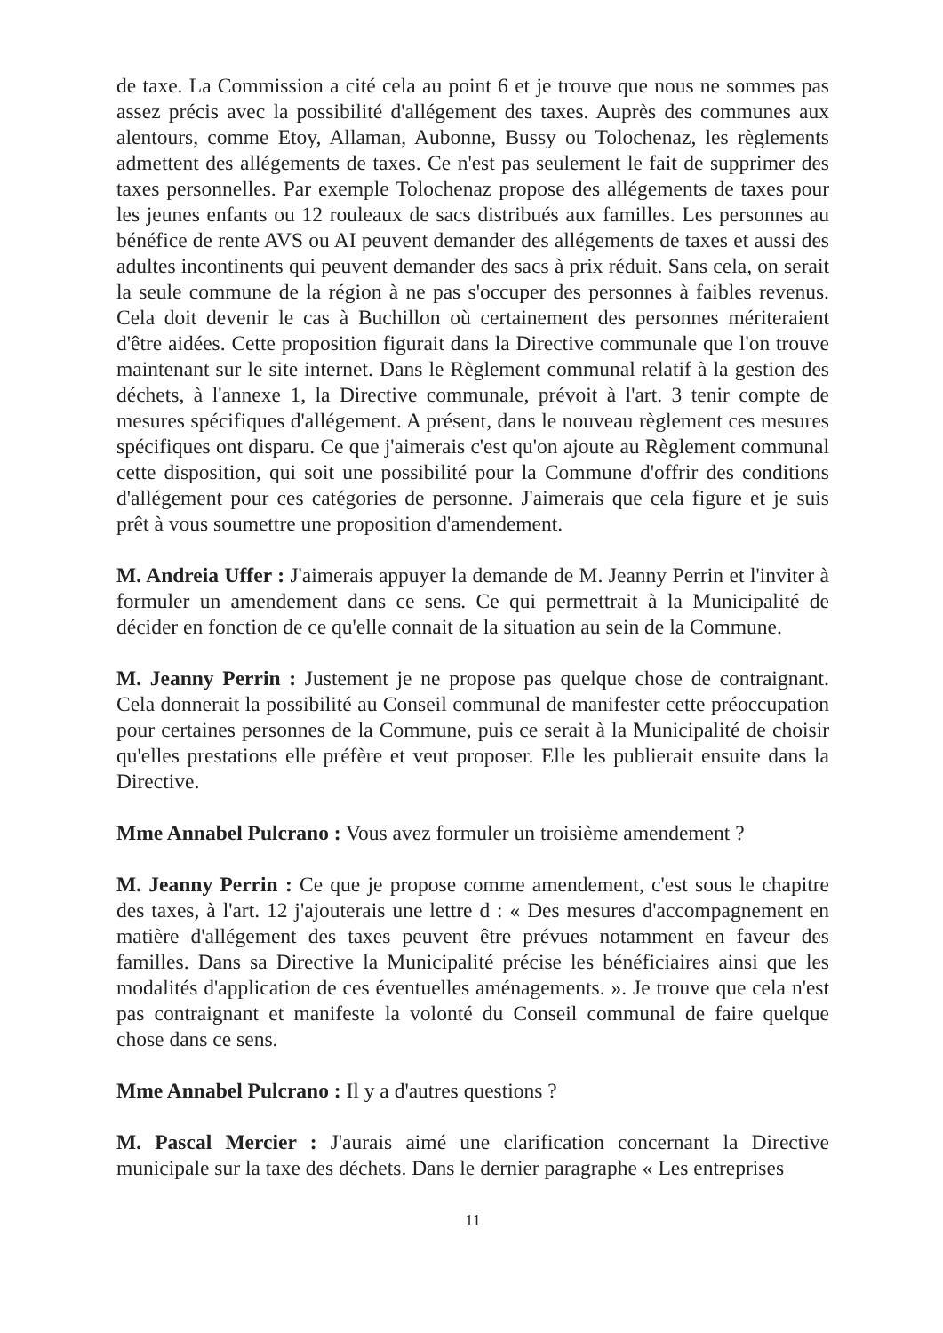de taxe. La Commission a cité cela au point 6 et je trouve que nous ne sommes pas assez précis avec la possibilité d'allégement des taxes. Auprès des communes aux alentours, comme Etoy, Allaman, Aubonne, Bussy ou Tolochenaz, les règlements admettent des allégements de taxes. Ce n'est pas seulement le fait de supprimer des taxes personnelles. Par exemple Tolochenaz propose des allégements de taxes pour les jeunes enfants ou 12 rouleaux de sacs distribués aux familles. Les personnes au bénéfice de rente AVS ou AI peuvent demander des allégements de taxes et aussi des adultes incontinents qui peuvent demander des sacs à prix réduit. Sans cela, on serait la seule commune de la région à ne pas s'occuper des personnes à faibles revenus. Cela doit devenir le cas à Buchillon où certainement des personnes mériteraient d'être aidées. Cette proposition figurait dans la Directive communale que l'on trouve maintenant sur le site internet. Dans le Règlement communal relatif à la gestion des déchets, à l'annexe 1, la Directive communale, prévoit à l'art. 3 tenir compte de mesures spécifiques d'allégement. A présent, dans le nouveau règlement ces mesures spécifiques ont disparu. Ce que j'aimerais c'est qu'on ajoute au Règlement communal cette disposition, qui soit une possibilité pour la Commune d'offrir des conditions d'allégement pour ces catégories de personne. J'aimerais que cela figure et je suis prêt à vous soumettre une proposition d'amendement.
M. Andreia Uffer : J'aimerais appuyer la demande de M. Jeanny Perrin et l'inviter à formuler un amendement dans ce sens. Ce qui permettrait à la Municipalité de décider en fonction de ce qu'elle connait de la situation au sein de la Commune.
M. Jeanny Perrin : Justement je ne propose pas quelque chose de contraignant. Cela donnerait la possibilité au Conseil communal de manifester cette préoccupation pour certaines personnes de la Commune, puis ce serait à la Municipalité de choisir qu'elles prestations elle préfère et veut proposer. Elle les publierait ensuite dans la Directive.
Mme Annabel Pulcrano : Vous avez formuler un troisième amendement ?
M. Jeanny Perrin : Ce que je propose comme amendement, c'est sous le chapitre des taxes, à l'art. 12 j'ajouterais une lettre d : « Des mesures d'accompagnement en matière d'allégement des taxes peuvent être prévues notamment en faveur des familles. Dans sa Directive la Municipalité précise les bénéficiaires ainsi que les modalités d'application de ces éventuelles aménagements. ». Je trouve que cela n'est pas contraignant et manifeste la volonté du Conseil communal de faire quelque chose dans ce sens.
Mme Annabel Pulcrano : Il y a d'autres questions ?
M. Pascal Mercier : J'aurais aimé une clarification concernant la Directive municipale sur la taxe des déchets. Dans le dernier paragraphe « Les entreprises
11